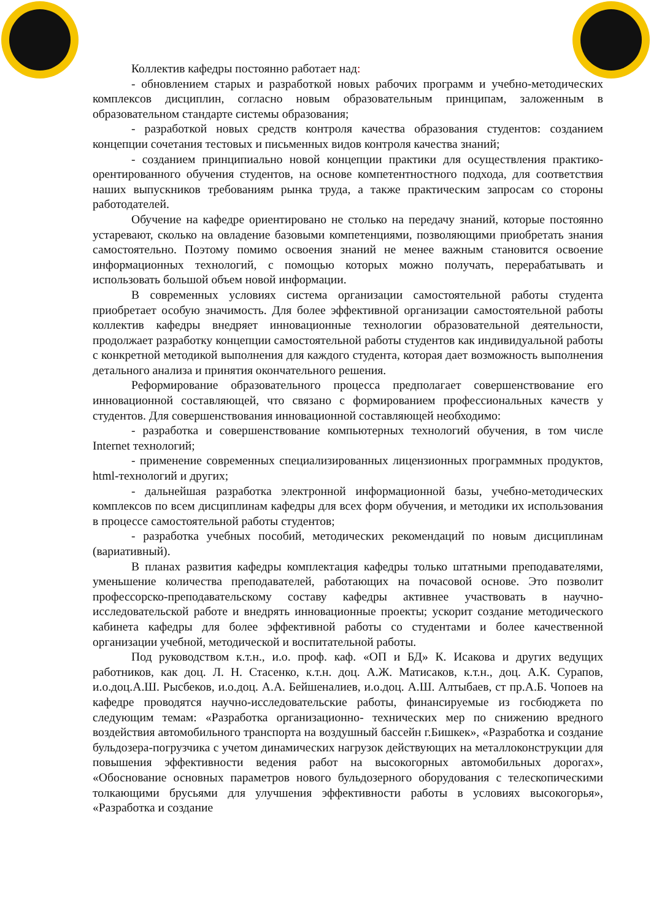Коллектив кафедры постоянно работает над:
- обновлением старых и разработкой новых рабочих программ и учебно-методических комплексов дисциплин, согласно новым образовательным принципам, заложенным в образовательном стандарте системы образования;
- разработкой новых средств контроля качества образования студентов: созданием концепции сочетания тестовых и письменных видов контроля качества знаний;
- созданием принципиально новой концепции практики для осуществления практико-орентированного обучения студентов, на основе компетентностного подхода, для соответствия наших выпускников требованиям рынка труда, а также практическим запросам со стороны работодателей.
Обучение на кафедре ориентировано не столько на передачу знаний, которые постоянно устаревают, сколько на овладение базовыми компетенциями, позволяющими приобретать знания самостоятельно. Поэтому помимо освоения знаний не менее важным становится освоение информационных технологий, с помощью которых можно получать, перерабатывать и использовать большой объем новой информации.
В современных условиях система организации самостоятельной работы студента приобретает особую значимость. Для более эффективной организации самостоятельной работы коллектив кафедры внедряет инновационные технологии образовательной деятельности, продолжает разработку концепции самостоятельной работы студентов как индивидуальной работы с конкретной методикой выполнения для каждого студента, которая дает возможность выполнения детального анализа и принятия окончательного решения.
Реформирование образовательного процесса предполагает совершенствование его инновационной составляющей, что связано с формированием профессиональных качеств у студентов. Для совершенствования инновационной составляющей необходимо:
- разработка и совершенствование компьютерных технологий обучения, в том числе Internet технологий;
- применение современных специализированных лицензионных программных продуктов, html-технологий и других;
- дальнейшая разработка электронной информационной базы, учебно-методических комплексов по всем дисциплинам кафедры для всех форм обучения, и методики их использования в процессе самостоятельной работы студентов;
- разработка учебных пособий, методических рекомендаций по новым дисциплинам (вариативный).
В планах развития кафедры комплектация кафедры только штатными преподавателями, уменьшение количества преподавателей, работающих на почасовой основе. Это позволит профессорско-преподавательскому составу кафедры активнее участвовать в научно-исследовательской работе и внедрять инновационные проекты; ускорит создание методического кабинета кафедры для более эффективной работы со студентами и более качественной организации учебной, методической и воспитательной работы.
Под руководством к.т.н., и.о. проф. каф. «ОП и БД» К. Исакова и других ведущих работников, как доц. Л. Н. Стасенко, к.т.н. доц. А.Ж. Матисаков, к.т.н., доц. А.К. Сурапов, и.о.доц.А.Ш. Рысбеков, и.о.доц. А.А. Бейшеналиев, и.о.доц. А.Ш. Алтыбаев, ст пр.А.Б. Чопоев на кафедре проводятся научно-исследовательские работы, финансируемые из госбюджета по следующим темам: «Разработка организационно- технических мер по снижению вредного воздействия автомобильного транспорта на воздушный бассейн г.Бишкек», «Разработка и создание бульдозера-погрузчика с учетом динамических нагрузок действующих на металлоконструкции для повышения эффективности ведения работ на высокогорных автомобильных дорогах», «Обоснование основных параметров нового бульдозерного оборудования с телескопическими толкающими брусьями для улучшения эффективности работы в условиях высокогорья», «Разработка и создание